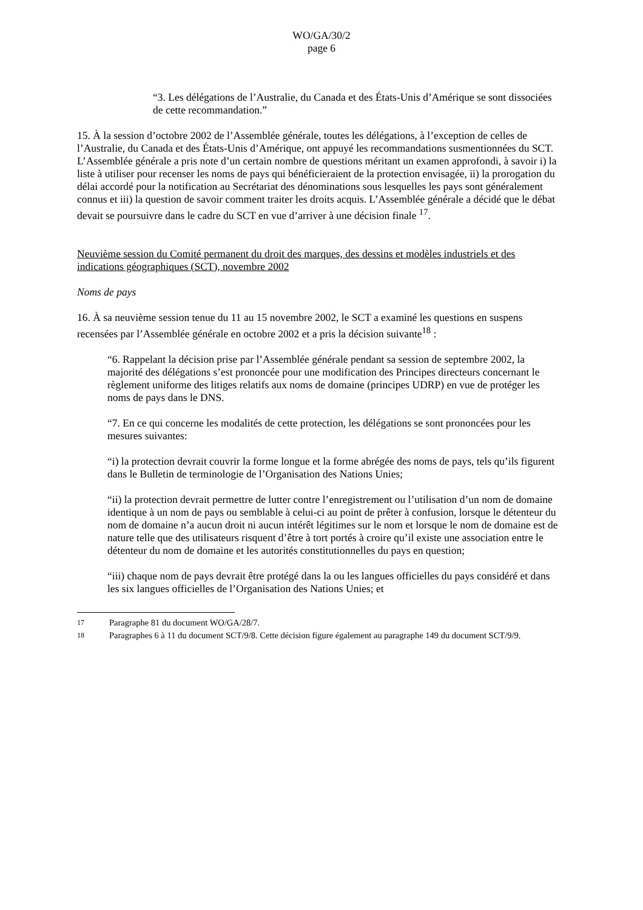WO/GA/30/2
page 6
“3. Les délégations de l’Australie, du Canada et des États-Unis d’Amérique se sont dissociées de cette recommandation.”
15. À la session d’octobre 2002 de l’Assemblée générale, toutes les délégations, à l’exception de celles de l’Australie, du Canada et des États-Unis d’Amérique, ont appuyé les recommandations susmentionnées du SCT. L’Assemblée générale a pris note d’un certain nombre de questions méritant un examen approfondi, à savoir i) la liste à utiliser pour recenser les noms de pays qui bénéficieraient de la protection envisagée, ii) la prorogation du délai accordé pour la notification au Secrétariat des dénominations sous lesquelles les pays sont généralement connus et iii) la question de savoir comment traiter les droits acquis. L’Assemblée générale a décidé que le débat devait se poursuivre dans le cadre du SCT en vue d’arriver à une décision finale <sup>17</sup>.
Neuvième session du Comité permanent du droit des marques, des dessins et modèles industriels et des indications géographiques (SCT), novembre 2002
Noms de pays
16. À sa neuvième session tenue du 11 au 15 novembre 2002, le SCT a examiné les questions en suspens recensées par l’Assemblée générale en octobre 2002 et a pris la décision suivante<sup>18</sup> :
“6. Rappelant la décision prise par l’Assemblée générale pendant sa session de septembre 2002, la majorité des délégations s’est prononcée pour une modification des Principes directeurs concernant le règlement uniforme des litiges relatifs aux noms de domaine (principes UDRP) en vue de protéger les noms de pays dans le DNS.
“7. En ce qui concerne les modalités de cette protection, les délégations se sont prononcées pour les mesures suivantes:
“i) la protection devrait couvrir la forme longue et la forme abrégée des noms de pays, tels qu’ils figurent dans le Bulletin de terminologie de l’Organisation des Nations Unies;
“ii) la protection devrait permettre de lutter contre l’enregistrement ou l’utilisation d’un nom de domaine identique à un nom de pays ou semblable à celui-ci au point de prêter à confusion, lorsque le détenteur du nom de domaine n’a aucun droit ni aucun intérêt légitimes sur le nom et lorsque le nom de domaine est de nature telle que des utilisateurs risquent d’être à tort portés à croire qu’il existe une association entre le détenteur du nom de domaine et les autorités constitutionnelles du pays en question;
“iii) chaque nom de pays devrait être protégé dans la ou les langues officielles du pays considéré et dans les six langues officielles de l’Organisation des Nations Unies; et
<sup>17</sup> Paragraphe 81 du document WO/GA/28/7.
<sup>18</sup> Paragraphes 6 à 11 du document SCT/9/8. Cette décision figure également au paragraphe 149 du document SCT/9/9.